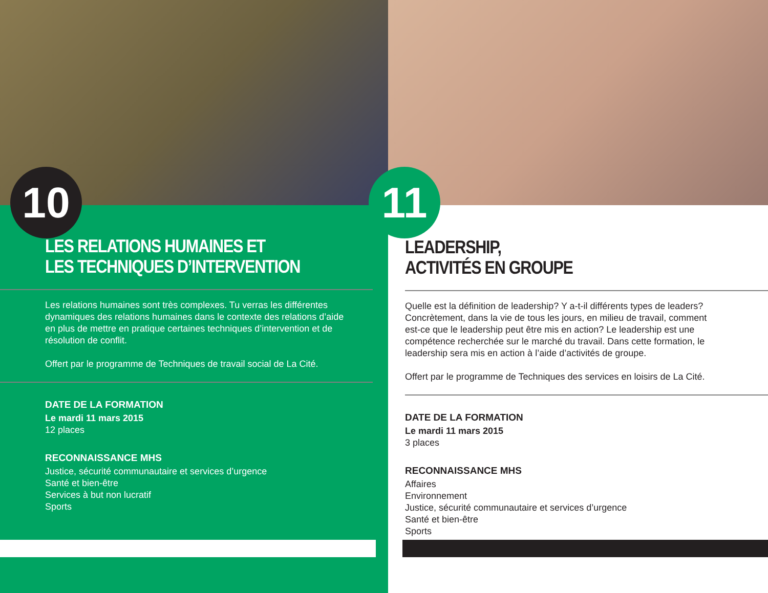10
LES RELATIONS HUMAINES ET
LES TECHNIQUES D’INTERVENTION
Les relations humaines sont très complexes. Tu verras les différentes dynamiques des relations humaines dans le contexte des relations d’aide en plus de mettre en pratique certaines techniques d’intervention et de résolution de conflit.
Offert par le programme de Techniques de travail social de La Cité.
DATE DE LA FORMATION
Le mardi 11 mars 2015
12 places
RECONNAISSANCE MHS
Justice, sécurité communautaire et services d’urgence
Santé et bien-être
Services à but non lucratif
Sports
11
LEADERSHIP,
ACTIVITÉS EN GROUPE
Quelle est la définition de leadership? Y a-t-il différents types de leaders? Concrètement, dans la vie de tous les jours, en milieu de travail, comment est-ce que le leadership peut être mis en action? Le leadership est une compétence recherchée sur le marché du travail. Dans cette formation, le leadership sera mis en action à l’aide d’activités de groupe.
Offert par le programme de Techniques des services en loisirs de La Cité.
DATE DE LA FORMATION
Le mardi 11 mars 2015
3 places
RECONNAISSANCE MHS
Affaires
Environnement
Justice, sécurité communautaire et services d’urgence
Santé et bien-être
Sports